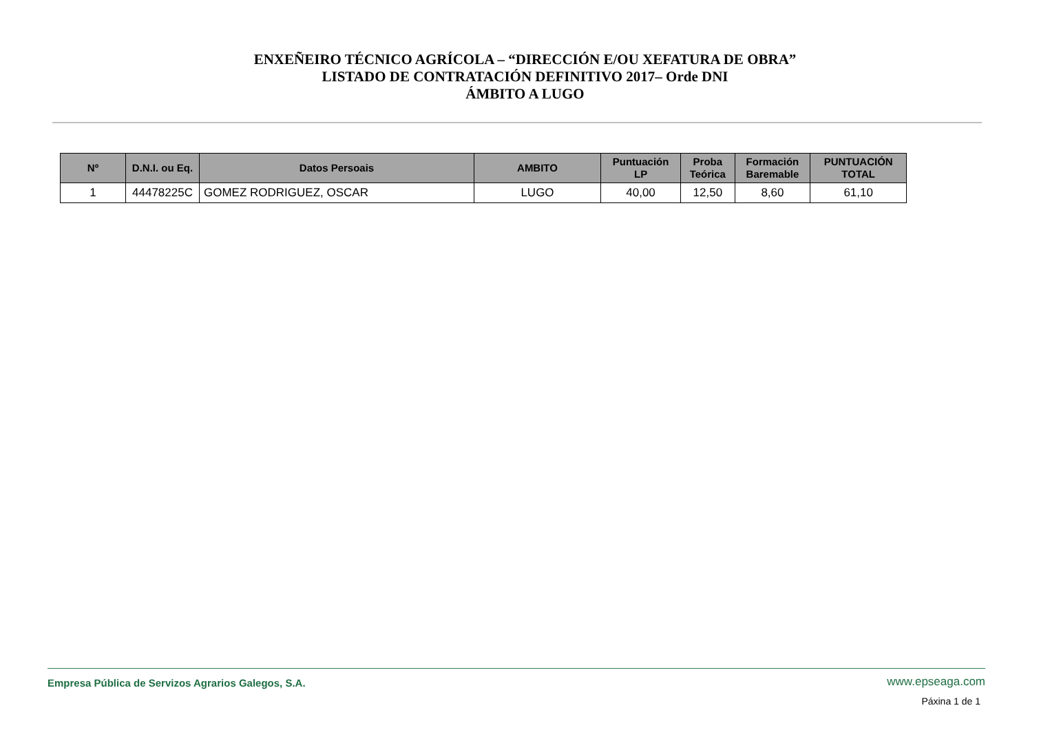ENXEÑEIRO TÉCNICO AGRÍCOLA – “DIRECCIÓN E/OU XEFATURA DE OBRA”
LISTADO DE CONTRATACIÓN DEFINITIVO 2017– Orde DNI
ÁMBITO A LUGO
| Nº | D.N.I. ou Eq. | Datos Persoais | AMBITO | Puntuación LP | Proba Teórica | Formación Baremable | PUNTUACIÓN TOTAL |
| --- | --- | --- | --- | --- | --- | --- | --- |
| 1 | 44478225C | GOMEZ RODRIGUEZ, OSCAR | LUGO | 40,00 | 12,50 | 8,60 | 61,10 |
Empresa Pública de Servizos Agrarios Galegos, S.A.
www.epseaga.com
Páxina 1 de 1